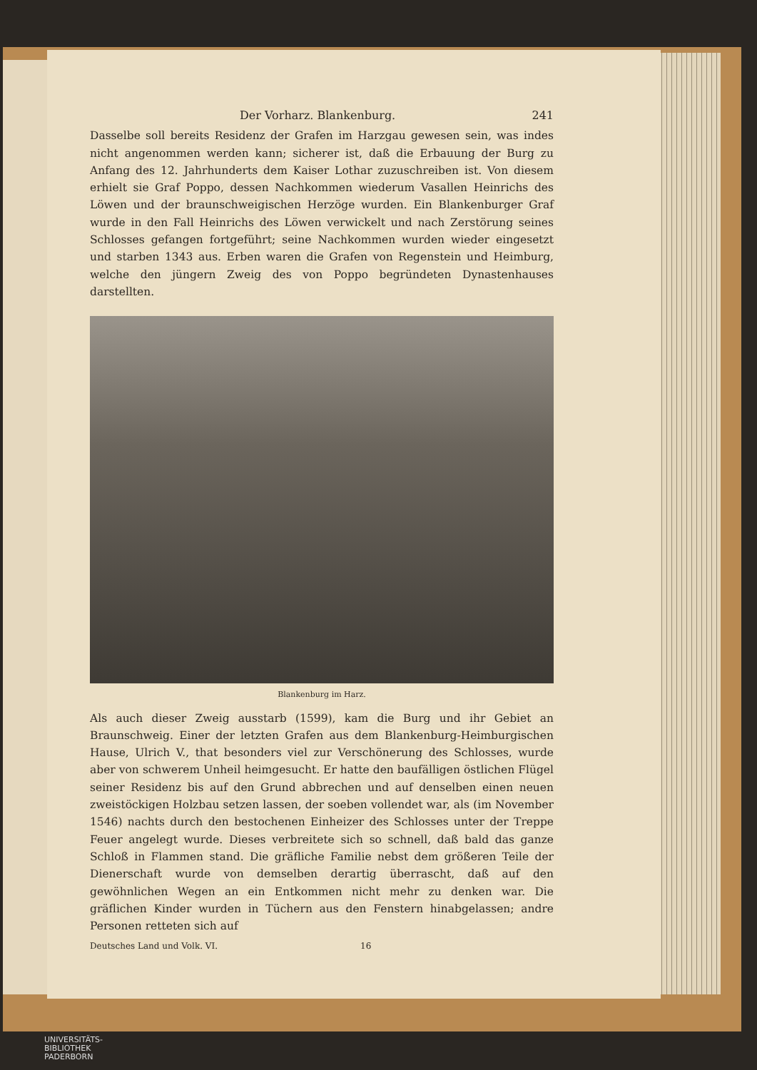Der Vorharz. Blankenburg. 241
Dasselbe soll bereits Residenz der Grafen im Harzgau gewesen sein, was indes nicht angenommen werden kann; sicherer ist, daß die Erbauung der Burg zu Anfang des 12. Jahrhunderts dem Kaiser Lothar zuzuschreiben ist. Von diesem erhielt sie Graf Poppo, dessen Nachkommen wiederum Vasallen Heinrichs des Löwen und der braunschweigischen Herzöge wurden. Ein Blankenburger Graf wurde in den Fall Heinrichs des Löwen verwickelt und nach Zerstörung seines Schlosses gefangen fortgeführt; seine Nachkommen wurden wieder eingesetzt und starben 1343 aus. Erben waren die Grafen von Regenstein und Heimburg, welche den jüngern Zweig des von Poppo begründeten Dynastenhauses darstellten.
Blankenburg im Harz.
Als auch dieser Zweig ausstarb (1599), kam die Burg und ihr Gebiet an Braunschweig. Einer der letzten Grafen aus dem Blankenburg-Heimburgischen Hause, Ulrich V., that besonders viel zur Verschönerung des Schlosses, wurde aber von schwerem Unheil heimgesucht. Er hatte den baufälligen östlichen Flügel seiner Residenz bis auf den Grund abbrechen und auf denselben einen neuen zweistöckigen Holzbau setzen lassen, der soeben vollendet war, als (im November 1546) nachts durch den bestochenen Einheizer des Schlosses unter der Treppe Feuer angelegt wurde. Dieses verbreitete sich so schnell, daß bald das ganze Schloß in Flammen stand. Die gräfliche Familie nebst dem größeren Teile der Dienerschaft wurde von demselben derartig überrascht, daß auf den gewöhnlichen Wegen an ein Entkommen nicht mehr zu denken war. Die gräflichen Kinder wurden in Tüchern aus den Fenstern hinabgelassen; andre Personen retteten sich auf
Deutsches Land und Volk. VI. 16
UNIVERSITÄTS-
BIBLIOTHEK
PADERBORN